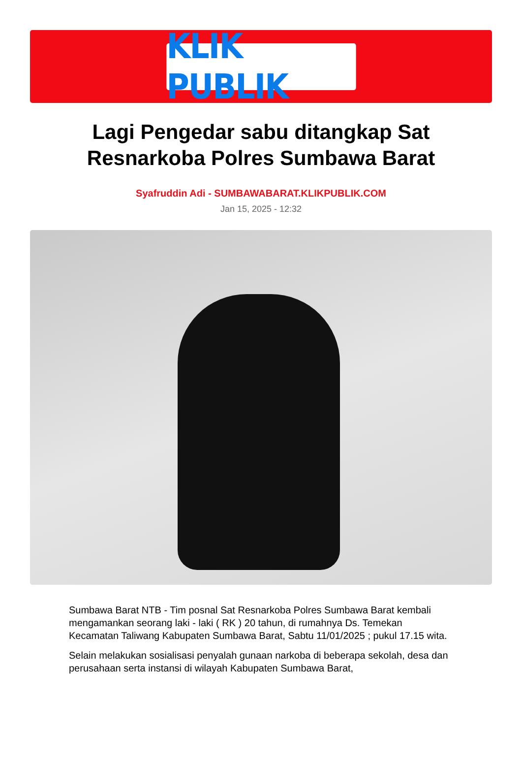KLIK PUBLIK
Lagi Pengedar sabu ditangkap Sat Resnarkoba Polres Sumbawa Barat
Syafruddin Adi - SUMBAWABARAT.KLIKPUBLIK.COM
Jan 15, 2025 - 12:32
Sumbawa Barat NTB - Tim posnal Sat Resnarkoba Polres Sumbawa Barat kembali mengamankan seorang laki - laki ( RK ) 20 tahun, di rumahnya Ds. Temekan Kecamatan Taliwang Kabupaten Sumbawa Barat, Sabtu 11/01/2025 ; pukul 17.15 wita.
Selain melakukan sosialisasi penyalah gunaan narkoba di beberapa sekolah, desa dan perusahaan serta instansi di wilayah Kabupaten Sumbawa Barat,